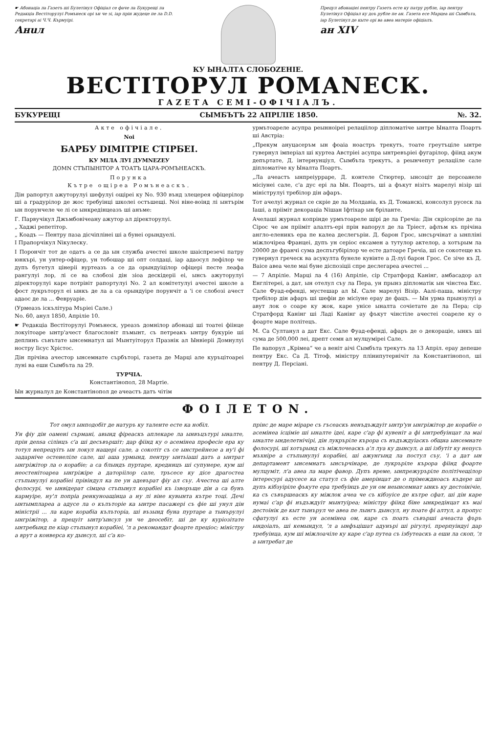☛ Абонацiа ла Газетъ шi Булетiнул Офiцiал се фаче ла Букурещi ла Редакцiа Вестiторулуi Ромънеск орi ън че зi, iар прiн жудеце пе ла D.D. секретарi аi Ч.Ч. Кърмуiрi.
Анuл
Прецул абонацiеi пентру Газетъ есте ку патру рубле, iар пентру Булетiнул Офiцiал ку доъ рубле пе ан. Газета есе Марцеа шi Сымбъта, iар Булетiнул де кыте орi ва авеа матерiе офiцiалъ.
ан XIV
КУ ЫНАЛТА СЛОБОZЕНIЕ.
ВЕСТIТОРУЛ РОМАNЕСК.
ГАZЕТА СЕМI-ОФIЧIАЛЪ.
БУКУРЕЩI СЫМБЪТЪ 22 АПРIЛIЕ 1850. №. 32.
Акте офiчiале.
Noi
БАРБУ DIМIТРIЕ СТIРБЕI.
КУ МIЛА ЛУI ДУМNЕZЕУ
ДОМN СТЪПЫНIТОР А ТОАТЪ ЦАРА-РОМЪНЕАСКЪ.
Порунка
Кътре ощiреа Ромънеаскъ.
Дiн рапортул ажуторулуi шефулуi ощiреi ку No. 930 вънд злецерея офiцерiлор шi а градурiлор де жос требуiнцi школеi остъшещi. Noi вiне-воiнд лi ынтърiм ын порунчеле че лi се ынкредiнцеазъ шi анъме:
Г. Парвучiкул Джъмбовiчеану ажутор ал дiректорулуi.
„ Хаджi репетiтор.
„ Коадъ — Пентру паза дiсчiплiнеi шi а бунеi орындуелi.
I Прапорчiкул Niкулеску.
I Порончiт тот де одатъ а се да ын служба ачестеi школе шаiспрезечi патру юнкърi, ун унтер-офiцер, ун тобошар шi опт солдацi, iар адаосул лефiлор че дупъ бугетул цiнерii вуртеазъ а се да орындуiцiлор офiцерi песте леафа рангулуi лор, лi се ва слобозi дiн зiоа дескiдерii еi, ынсъ ажуторулуi дiректорулуi каре потрiвiт рапортулуi No. 2 ал комiтетулуi ачестеi школе а фост лукръторул еi ынкъ де ла а са орындуiре порунчiт а 'i се слобозi ачест адаос де ла ... Февруарiе.
(Урмеазъ iскълiтура Мърiеi Сале.)
No. 60, анул 1850, Апрiлiе 10.
☛ Редакцiа Вестiторулуi Ромънеск, уреазъ домнiлор абонацi шi тоатеi фiiнце локуiтоаре ынтр'ачест благословiт пъмынт, съ петреакъ ынтру букурiе шi деплинъ сънътате ынсемнатул шi Мынтуiторул Празнiк ал Ынвiерii Домнулуi ностру Iiсус Хрiстос.
Дiн прiчiна ачестор ынсемнате сърбъторi, газета де Марцi але куръцiтоареi лунi ва еши Сымбъта ла 29.
ТУРЧIА.
Константiнопол, 28 Мартiе.
Ын журналул де Константiнопол де ачеастъ датъ чiтiм
урмътоареле асупра реынноiреi релацiiлор дiпломатiче ынтре Ыналта Поартъ шi Австрiа:
„Прекум ануцасеръм ын фоаiа ноастръ трекутъ, тоате греутъцiле ынтре гувернул iмперiал шi куртеа Австрiеi асупра ынтревърiеi фугарiлор, фiiнд акум депъртате, Д. iнтернунцiул, Сымбъта трекутъ, а реынчепут релацiiле сале дiпломатiче ку Ыналта Поартъ.
„Ла ачеастъ ынпреiурраре, Д. контеле Стюртер, ынсоцiт де персоанеле мiсiунеi сале, с'а дус ерi ла Ын. Поартъ, шi а фъкут вiзiтъ марелуi вiзiр шi мiнiструлуi требiлор дiн афаръ.
Тот ачелуi журнал се скрiе де ла Молдавiа, къ Д. Томанскi, консолул русеск ла Iашi, а прiiмiт декорацiа Niшан Iфтiхар ын брiланте.
Ачелашi журнал копрiнде урмътоареле щiрi де ла Гречiа: Дiн скрiсорiле де ла Сiрос че ам прiiмiт алалтъ-ерi прiн вапорул де ла Трiест, афлъм къ прiчiна англо-еленикъ ера пе калеа деслегърiи. Д. барон Грос, ынсърчiнат а ынплiнi мiжлочiреа Францеi, дупъ ун серiос ексамен а тутулор актелор, а хотърым ла 20000 де франчi сума деспъгубiрiлор че есте датоаре Гречiа, шi се сокотеще къ гувернул греческ ва асукулта бунеле кувiнте а Д-луi барон Грос. Се зiче къ Д. Ваiсе авеа челе маi буне дiспозiцii спре деслегареа ачестеi ...
— 7 Апрiлiе. Марцi ла 4 (16) Апрiлiе, сiр Стратфорд Канiнг, амбасадор ал Енглiтереi, а дат, ын отелул съу ла Пера, ун прынз дiпломатiк ын чiнстеа Екс. Сале Фуад-ефендi, мустешар ал Ы. Сале марелуi Вiзiр. Аалi-паша, мiнiстру требiлор дiн афаръ шi шефiи де мiсiуне ерау де фацъ. — Ын урма прынзулуi а авут лок о соаре ку жок, каре унiсе ыналта сочiетате де ла Пера; сiр Стратфорд Канiнг шi Ладi Канiнг ау фъкут чiнстiле ачестеi соареле ку о фоарте маре полiтецъ.
М. Са Султанул а дат Екс. Сале Фуад-ефендi, афаръ де о декорацiе, ынкъ шi сума де 500,000 леi, дрепт семн ал мулцумiреi Сале.
Пе вапорул „Крiмеа“ че а венiт аiчi Сымбъта трекутъ ла 13 Апрiл. ерау депеше пентру Екс. Са Д. Тiтоф, мiнiстру плiнипутернiчiт ла Константiнопол, шi пентру Д. Персiанi.
ФОIЛЕТОN.
Тот омул ынподобiт де натуръ ку таленте есте ка нобiл.
Ун фiу дiн оаменi сърманi, авынд фiреаскъ аплекаре ла ынвъцътурi ыналте, прiн деnsа сiлiнцъ с'а шi десъвършiт; дар фiiнд ку о асемiнеа професiе ера ку тотул непрецуiтъ ын локул нащерi сале, а сокотiт съ се ынстрейнезе а ну'i фi задарнiче остенелiле сале, шi аша урмынд, пентру ынтьiашi датъ а ынтрат ынгрiжiтор ла о корабiе; а са блындъ пуртаре, крединцъ шi супунере, кум шi неостенiтоареа ынгрiжiре а даторiiлор сале, тръсесе ку дiсе драгостеа стъпынулуi корабiеi прiвiндул ка пе ун адевърат фiу ал съу. Ачестеа шi алте фолосурi, че ынвiдерат сiмцеа стъпынул корабiеi къ iзворъще дiн а са бунъ кармуiре, ну'л попрiа ренкуноащiнца а ну лi вiне кувынта кътре тоцi. Дечi ынтымплареа а адусе ла о кълъторiе ка ынтре пасажерi съ фiе шi унул дiн мiнiстрii ... ла каре корабiа кълъторiа, шi възынд буна пуртаре а тынърулуi ынгрiжiтор, а прецуiт ынтр'ынсул ун че деосебiт, шi де ку курiозiтате ынтребынд пе кiар стъпынул корабiеi, 'л а рекомандат фоарте прецiос; мiнiстру а врут а конверса ку дынсул, шi с'а ко-
прiнс де маре мiраре съ гъсеаскъ нeнъдъждуiт ынтр'ун ынгрiжiтор де корабiе о асемiнеа iсцiмiе шi ыналте iдеi, каре с'ар фi кувенiт а фi ынтребуiнцат ла маi ыналте ынделетнiчiрi, дiн лукрърiле кърора съ нъдъждуiаскъ общиа ынсемнате фолосурi, шi хотърынд съ мiжлочеаскъ а'л луа ку дынсул, а шi iзбутiт ку неnусъ мъхнiре а стъпынулуi корабiеi, шi ажунгынд ла постул съу, 'i а дат ын департамент ынсемнатъ ынсърчiнаре, де лукрърiле кърора фiiнд фоарте мулцумiт, л'а авеа ла маре фавор. Дупъ време, ынпрежурърiле полiтiчещiлор iнтересурi адусесе ка статул съ фiе амерiнцат де о прiмеждиоасъ къдере шi дупъ кiбзуiрiле фъкуте ера требуiнцъ де ун ом неынсемнат ынкъ ку дестоiнiчiе, ка съ съвършеаскъ ку мiжлок ачеа че съ кiбзуiсе де кътре сфат, шi дiн каре нумаi с'ар фi нъдъждуiт мынтуiреа; мiнiстру фiiнд бiне ынкредiнцат къ мai дестоiнiк де кыт тынърул че авеа пе лынгъ дынсул, ну поате фi алтул, а пропус сфатулуi къ есте ун асемiнеа ом, каре съ поатъ съвършi ачеаста фъръ ындоiалъ, шi кемындул, 'л а ынфъцiшат адунърi шi рiгулуi, прерпуiндуi дар требуiнца, кум шi мiжлоачiле ку каре с'ар путеа съ iзбутеаскъ а еши ла скоп, 'л а ынтребат де